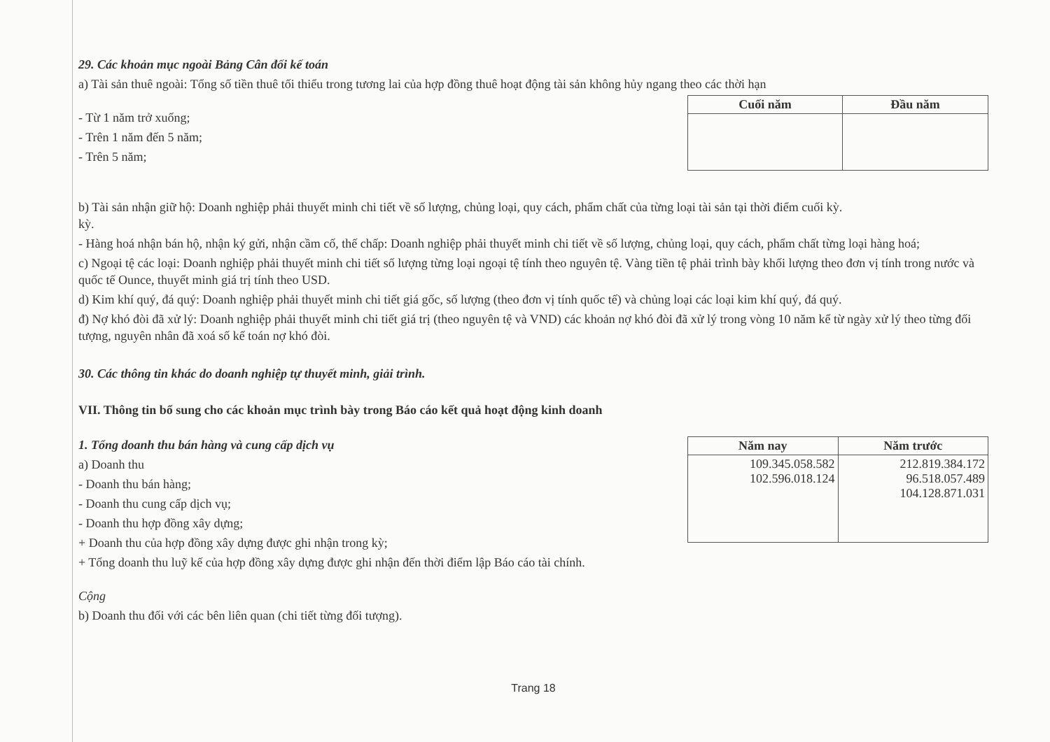29. Các khoản mục ngoài Bảng Cân đối kế toán
a) Tài sản thuê ngoài: Tổng số tiền thuê tối thiểu trong tương lai của hợp đồng thuê hoạt động tài sản không hủy ngang theo các thời hạn
- Từ 1 năm trở xuống;
- Trên 1 năm đến 5 năm;
- Trên 5 năm;
| Cuối năm | Đầu năm |
| --- | --- |
b) Tài sản nhận giữ hộ: Doanh nghiệp phải thuyết minh chi tiết về số lượng, chủng loại, quy cách, phẩm chất của từng loại tài sản tại thời điểm cuối kỳ.
kỳ.
- Hàng hoá nhận bán hộ, nhận ký gửi, nhận cầm cố, thế chấp: Doanh nghiệp phải thuyết minh chi tiết về số lượng, chủng loại, quy cách, phẩm chất từng loại hàng hoá;
c) Ngoại tệ các loại: Doanh nghiệp phải thuyết minh chi tiết số lượng từng loại ngoại tệ tính theo nguyên tệ. Vàng tiền tệ phải trình bày khối lượng theo đơn vị tính trong nước và quốc tế Ounce, thuyết minh giá trị tính theo USD.
d) Kim khí quý, đá quý: Doanh nghiệp phải thuyết minh chi tiết giá gốc, số lượng (theo đơn vị tính quốc tế) và chủng loại các loại kim khí quý, đá quý.
đ) Nợ khó đòi đã xử lý: Doanh nghiệp phải thuyết minh chi tiết giá trị (theo nguyên tệ và VND) các khoản nợ khó đòi đã xử lý trong vòng 10 năm kể từ ngày xử lý theo từng đối tượng, nguyên nhân đã xoá số kế toán nợ khó đòi.
30. Các thông tin khác do doanh nghiệp tự thuyết minh, giải trình.
VII. Thông tin bổ sung cho các khoản mục trình bày trong Báo cáo kết quả hoạt động kinh doanh
1. Tổng doanh thu bán hàng và cung cấp dịch vụ
a) Doanh thu
- Doanh thu bán hàng;
- Doanh thu cung cấp dịch vụ;
- Doanh thu hợp đồng xây dựng;
+ Doanh thu của hợp đồng xây dựng được ghi nhận trong kỳ;
+ Tổng doanh thu luỹ kế của hợp đồng xây dựng được ghi nhận đến thời điểm lập Báo cáo tài chính.
| Năm nay | Năm trước |
| --- | --- |
| 109.345.058.582 102.596.018.124 | 212.819.384.172 96.518.057.489 104.128.871.031 |
Cộng
b) Doanh thu đối với các bên liên quan (chi tiết từng đối tượng).
Trang 18